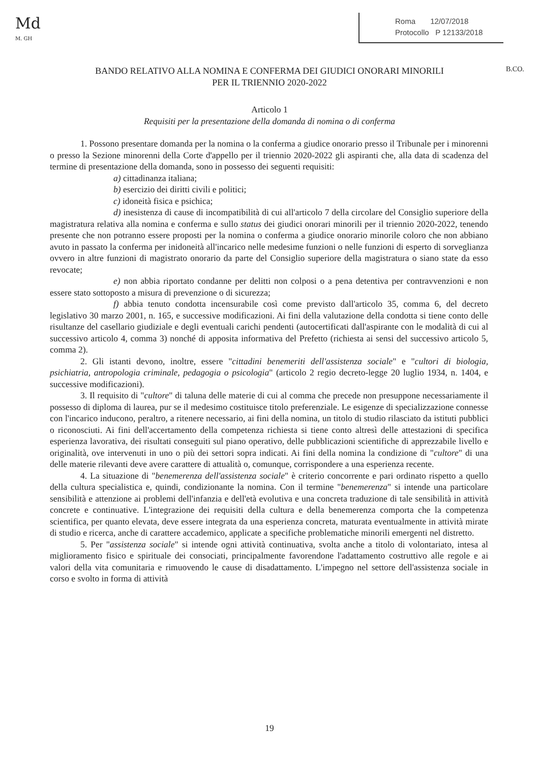Md
M. GH
Roma 12/07/2018
Protocollo P 12133/2018
B.CO.
BANDO RELATIVO ALLA NOMINA E CONFERMA DEI GIUDICI ONORARI MINORILI
PER IL TRIENNIO 2020-2022
Articolo 1
Requisiti per la presentazione della domanda di nomina o di conferma
1. Possono presentare domanda per la nomina o la conferma a giudice onorario presso il Tribunale per i minorenni o presso la Sezione minorenni della Corte d'appello per il triennio 2020-2022 gli aspiranti che, alla data di scadenza del termine di presentazione della domanda, sono in possesso dei seguenti requisiti:
a) cittadinanza italiana;
b) esercizio dei diritti civili e politici;
c) idoneità fisica e psichica;
d) inesistenza di cause di incompatibilità di cui all'articolo 7 della circolare del Consiglio superiore della magistratura relativa alla nomina e conferma e sullo status dei giudici onorari minorili per il triennio 2020-2022, tenendo presente che non potranno essere proposti per la nomina o conferma a giudice onorario minorile coloro che non abbiano avuto in passato la conferma per inidoneità all'incarico nelle medesime funzioni o nelle funzioni di esperto di sorveglianza ovvero in altre funzioni di magistrato onorario da parte del Consiglio superiore della magistratura o siano state da esso revocate;
e) non abbia riportato condanne per delitti non colposi o a pena detentiva per contravvenzioni e non essere stato sottoposto a misura di prevenzione o di sicurezza;
f) abbia tenuto condotta incensurabile così come previsto dall'articolo 35, comma 6, del decreto legislativo 30 marzo 2001, n. 165, e successive modificazioni. Ai fini della valutazione della condotta si tiene conto delle risultanze del casellario giudiziale e degli eventuali carichi pendenti (autocertificati dall'aspirante con le modalità di cui al successivo articolo 4, comma 3) nonché di apposita informativa del Prefetto (richiesta ai sensi del successivo articolo 5, comma 2).
2. Gli istanti devono, inoltre, essere "cittadini benemeriti dell'assistenza sociale" e "cultori di biologia, psichiatria, antropologia criminale, pedagogia o psicologia" (articolo 2 regio decreto-legge 20 luglio 1934, n. 1404, e successive modificazioni).
3. Il requisito di "cultore" di taluna delle materie di cui al comma che precede non presuppone necessariamente il possesso di diploma di laurea, pur se il medesimo costituisce titolo preferenziale. Le esigenze di specializzazione connesse con l'incarico inducono, peraltro, a ritenere necessario, ai fini della nomina, un titolo di studio rilasciato da istituti pubblici o riconosciuti. Ai fini dell'accertamento della competenza richiesta si tiene conto altresì delle attestazioni di specifica esperienza lavorativa, dei risultati conseguiti sul piano operativo, delle pubblicazioni scientifiche di apprezzabile livello e originalità, ove intervenuti in uno o più dei settori sopra indicati. Ai fini della nomina la condizione di "cultore" di una delle materie rilevanti deve avere carattere di attualità o, comunque, corrispondere a una esperienza recente.
4. La situazione di "benemerenza dell'assistenza sociale" è criterio concorrente e pari ordinato rispetto a quello della cultura specialistica e, quindi, condizionante la nomina. Con il termine "benemerenza" si intende una particolare sensibilità e attenzione ai problemi dell'infanzia e dell'età evolutiva e una concreta traduzione di tale sensibilità in attività concrete e continuative. L'integrazione dei requisiti della cultura e della benemerenza comporta che la competenza scientifica, per quanto elevata, deve essere integrata da una esperienza concreta, maturata eventualmente in attività mirate di studio e ricerca, anche di carattere accademico, applicate a specifiche problematiche minorili emergenti nel distretto.
5. Per "assistenza sociale" si intende ogni attività continuativa, svolta anche a titolo di volontariato, intesa al miglioramento fisico e spirituale dei consociati, principalmente favorendone l'adattamento costruttivo alle regole e ai valori della vita comunitaria e rimuovendo le cause di disadattamento. L'impegno nel settore dell'assistenza sociale in corso e svolto in forma di attività
19